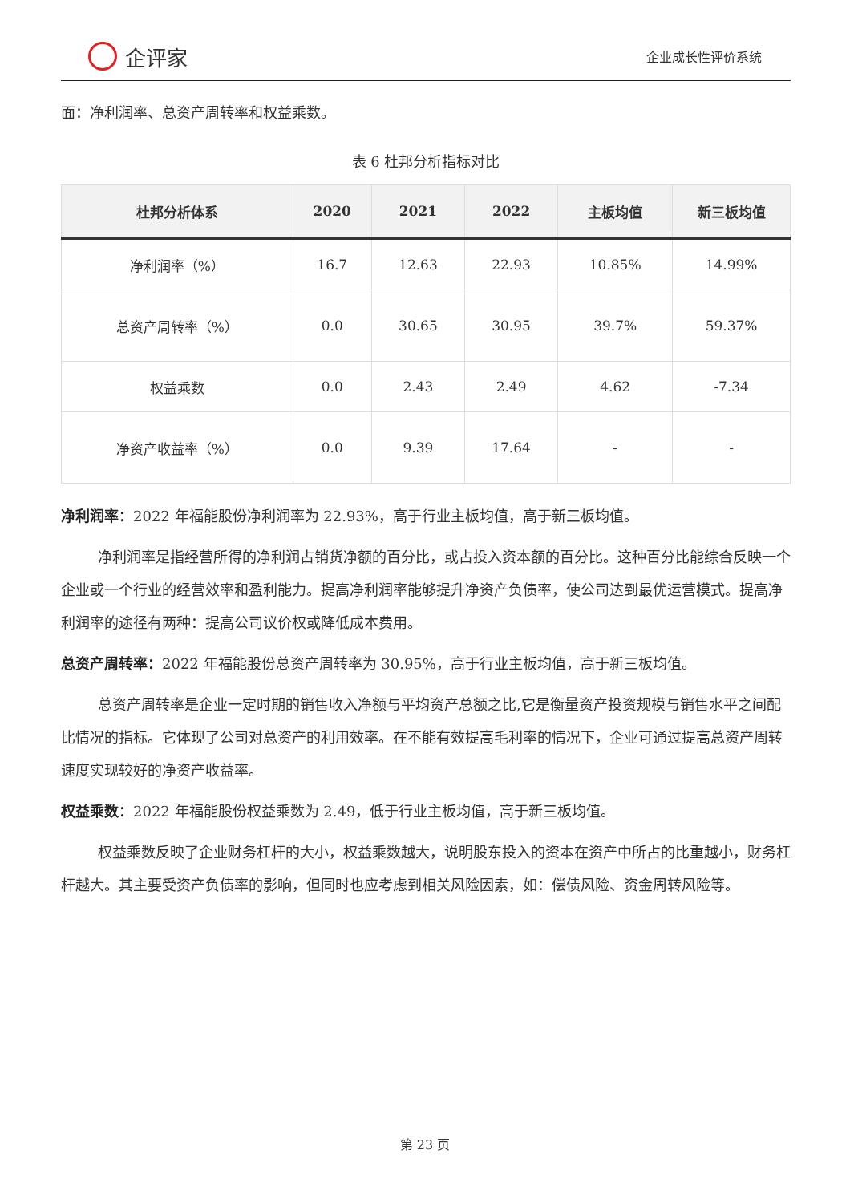企评家
企业成长性评价系统
面：净利润率、总资产周转率和权益乘数。
表 6 杜邦分析指标对比
| 杜邦分析体系 | 2020 | 2021 | 2022 | 主板均值 | 新三板均值 |
| --- | --- | --- | --- | --- | --- |
| 净利润率（%） | 16.7 | 12.63 | 22.93 | 10.85% | 14.99% |
| 总资产周转率（%） | 0.0 | 30.65 | 30.95 | 39.7% | 59.37% |
| 权益乘数 | 0.0 | 2.43 | 2.49 | 4.62 | -7.34 |
| 净资产收益率（%） | 0.0 | 9.39 | 17.64 | - | - |
净利润率：2022 年福能股份净利润率为 22.93%，高于行业主板均值，高于新三板均值。
净利润率是指经营所得的净利润占销货净额的百分比，或占投入资本额的百分比。这种百分比能综合反映一个企业或一个行业的经营效率和盈利能力。提高净利润率能够提升净资产负债率，使公司达到最优运营模式。提高净利润率的途径有两种：提高公司议价权或降低成本费用。
总资产周转率：2022 年福能股份总资产周转率为 30.95%，高于行业主板均值，高于新三板均值。
总资产周转率是企业一定时期的销售收入净额与平均资产总额之比,它是衡量资产投资规模与销售水平之间配比情况的指标。它体现了公司对总资产的利用效率。在不能有效提高毛利率的情况下，企业可通过提高总资产周转速度实现较好的净资产收益率。
权益乘数：2022 年福能股份权益乘数为 2.49，低于行业主板均值，高于新三板均值。
权益乘数反映了企业财务杠杆的大小，权益乘数越大，说明股东投入的资本在资产中所占的比重越小，财务杠杆越大。其主要受资产负债率的影响，但同时也应考虑到相关风险因素，如：偿债风险、资金周转风险等。
第 23 页